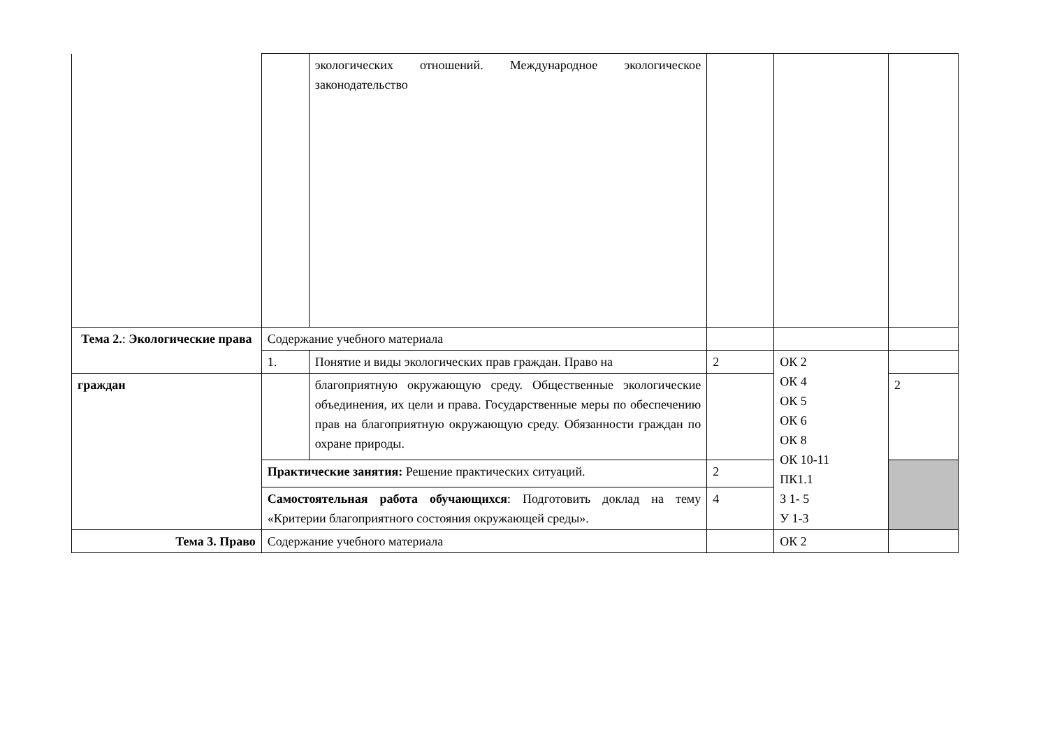| | | экологических отношений. Международное экологическое законодательство | | | |
| Тема 2. : Экологические права | Содержание учебного материала | | | | |
| | 1. | Понятие и виды экологических прав граждан. Право на | 2 | ОК 2 ОК 4 ОК 5 ОК 6 ОК 8 ОК 10-11 ПК1.1 З 1- 5 У 1-3 | |
| граждан | | благоприятную окружающую среду. Общественные экологические объединения, их цели и права. Государственные меры по обеспечению прав на благоприятную окружающую среду. Обязанности граждан по охране природы. | | | 2 |
| | Практические занятия: Решение практических ситуаций. | | 2 | | |
| | Самостоятельная работа обучающихся : Подготовить доклад на тему «Критерии благоприятного состояния окружающей среды». | | 4 | | |
| Тема 3. Право | Содержание учебного материала | | | ОК 2 | |